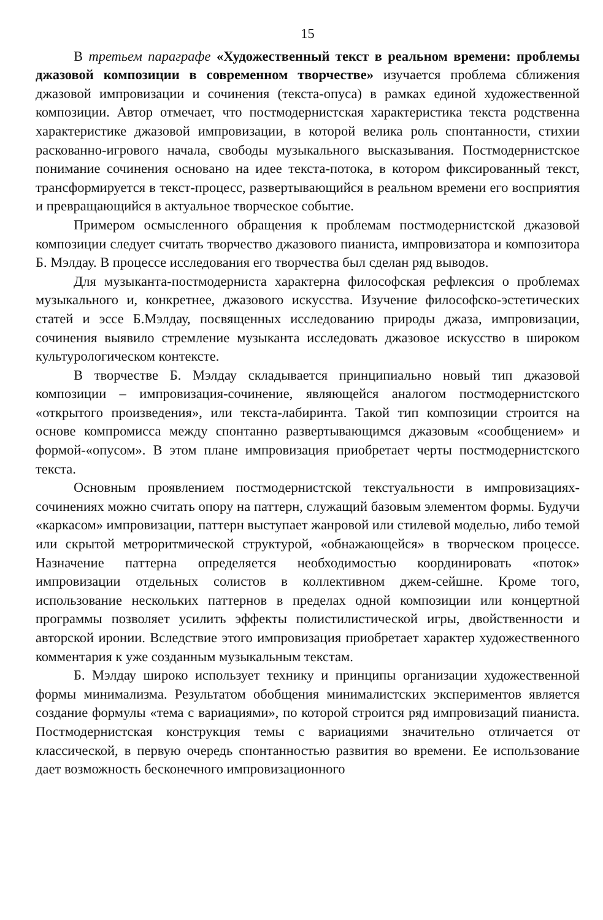15
В третьем параграфе «Художественный текст в реальном времени: проблемы джазовой композиции в современном творчестве» изучается проблема сближения джазовой импровизации и сочинения (текста-опуса) в рамках единой художественной композиции. Автор отмечает, что постмодернистская характеристика текста родственна характеристике джазовой импровизации, в которой велика роль спонтанности, стихии раскованно-игрового начала, свободы музыкального высказывания. Постмодернистское понимание сочинения основано на идее текста-потока, в котором фиксированный текст, трансформируется в текст-процесс, развертывающийся в реальном времени его восприятия и превращающийся в актуальное творческое событие.
Примером осмысленного обращения к проблемам постмодернистской джазовой композиции следует считать творчество джазового пианиста, импровизатора и композитора Б. Мэлдау. В процессе исследования его творчества был сделан ряд выводов.
Для музыканта-постмодерниста характерна философская рефлексия о проблемах музыкального и, конкретнее, джазового искусства. Изучение философско-эстетических статей и эссе Б.Мэлдау, посвященных исследованию природы джаза, импровизации, сочинения выявило стремление музыканта исследовать джазовое искусство в широком культурологическом контексте.
В творчестве Б. Мэлдау складывается принципиально новый тип джазовой композиции – импровизация-сочинение, являющейся аналогом постмодернистского «открытого произведения», или текста-лабиринта. Такой тип композиции строится на основе компромисса между спонтанно развертывающимся джазовым «сообщением» и формой-«опусом». В этом плане импровизация приобретает черты постмодернистского текста.
Основным проявлением постмодернистской текстуальности в импровизациях-сочинениях можно считать опору на паттерн, служащий базовым элементом формы. Будучи «каркасом» импровизации, паттерн выступает жанровой или стилевой моделью, либо темой или скрытой метроритмической структурой, «обнажающейся» в творческом процессе. Назначение паттерна определяется необходимостью координировать «поток» импровизации отдельных солистов в коллективном джем-сейшне. Кроме того, использование нескольких паттернов в пределах одной композиции или концертной программы позволяет усилить эффекты полистилистической игры, двойственности и авторской иронии. Вследствие этого импровизация приобретает характер художественного комментария к уже созданным музыкальным текстам.
Б. Мэлдау широко использует технику и принципы организации художественной формы минимализма. Результатом обобщения минималистских экспериментов является создание формулы «тема с вариациями», по которой строится ряд импровизаций пианиста. Постмодернистская конструкция темы с вариациями значительно отличается от классической, в первую очередь спонтанностью развития во времени. Ее использование дает возможность бесконечного импровизационного